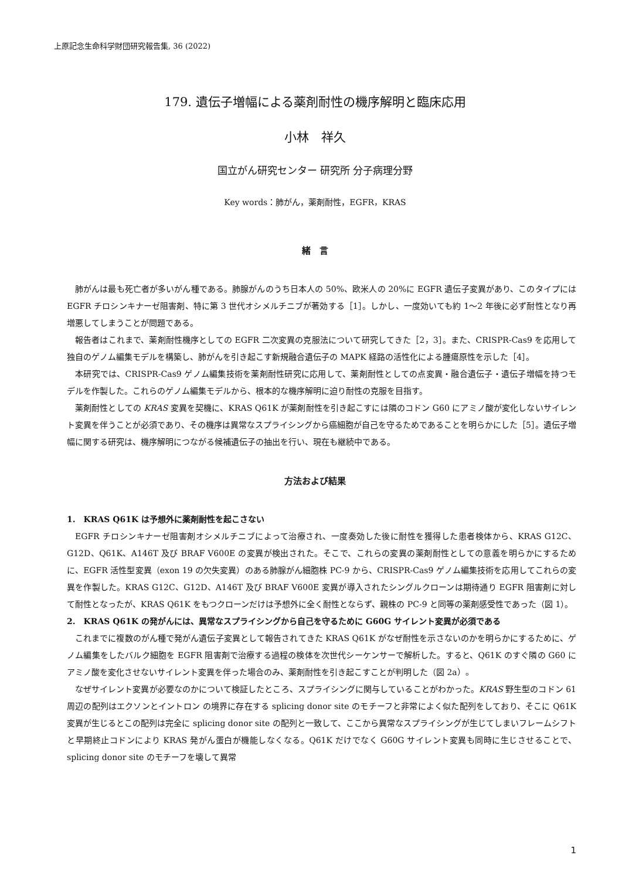上原記念生命科学財団研究報告集, 36 (2022)
179. 遺伝子増幅による薬剤耐性の機序解明と臨床応用
小林　祥久
国立がん研究センター 研究所 分子病理分野
Key words：肺がん，薬剤耐性，EGFR，KRAS
緒　言
肺がんは最も死亡者が多いがん種である。肺腺がんのうち日本人の 50%、欧米人の 20%に EGFR 遺伝子変異があり、このタイプには EGFR チロシンキナーゼ阻害剤、特に第 3 世代オシメルチニブが著効する［1］。しかし、一度効いても約 1〜2 年後に必ず耐性となり再増悪してしまうことが問題である。
報告者はこれまで、薬剤耐性機序としての EGFR 二次変異の克服法について研究してきた［2，3］。また、CRISPR-Cas9 を応用して独自のゲノム編集モデルを構築し、肺がんを引き起こす新規融合遺伝子の MAPK 経路の活性化による腫瘍原性を示した［4］。
本研究では、CRISPR-Cas9 ゲノム編集技術を薬剤耐性研究に応用して、薬剤耐性としての点変異・融合遺伝子・遺伝子増幅を持つモデルを作製した。これらのゲノム編集モデルから、根本的な機序解明に迫り耐性の克服を目指す。
薬剤耐性としての KRAS 変異を契機に、KRAS Q61K が薬剤耐性を引き起こすには隣のコドン G60 にアミノ酸が変化しないサイレント変異を伴うことが必須であり、その機序は異常なスプライシングから癌細胞が自己を守るためであることを明らかにした［5］。遺伝子増幅に関する研究は、機序解明につながる候補遺伝子の抽出を行い、現在も継続中である。
方法および結果
1.　KRAS Q61K は予想外に薬剤耐性を起こさない
EGFR チロシンキナーゼ阻害剤オシメルチニブによって治療され、一度奏効した後に耐性を獲得した患者検体から、KRAS G12C、G12D、Q61K、A146T 及び BRAF V600E の変異が検出された。そこで、これらの変異の薬剤耐性としての意義を明らかにするために、EGFR 活性型変異（exon 19 の欠失変異）のある肺腺がん細胞株 PC-9 から、CRISPR-Cas9 ゲノム編集技術を応用してこれらの変異を作製した。KRAS G12C、G12D、A146T 及び BRAF V600E 変異が導入されたシングルクローンは期待通り EGFR 阻害剤に対して耐性となったが、KRAS Q61K をもつクローンだけは予想外に全く耐性とならず、親株の PC-9 と同等の薬剤感受性であった（図 1）。
2.　KRAS Q61K の発がんには、異常なスプライシングから自己を守るために G60G サイレント変異が必須である
これまでに複数のがん種で発がん遺伝子変異として報告されてきた KRAS Q61K がなぜ耐性を示さないのかを明らかにするために、ゲノム編集をしたバルク細胞を EGFR 阻害剤で治療する過程の検体を次世代シーケンサーで解析した。すると、Q61K のすぐ隣の G60 にアミノ酸を変化させないサイレント変異を伴った場合のみ、薬剤耐性を引き起こすことが判明した（図 2a）。
なぜサイレント変異が必要なのかについて検証したところ、スプライシングに関与していることがわかった。KRAS 野生型のコドン 61 周辺の配列はエクソンとイントロン の境界に存在する splicing donor site のモチーフと非常によく似た配列をしており、そこに Q61K 変異が生じるとこの配列は完全に splicing donor site の配列と一致して、ここから異常なスプライシングが生じてしまいフレームシフトと早期終止コドンにより KRAS 発がん蛋白が機能しなくなる。Q61K だけでなく G60G サイレント変異も同時に生じさせることで、splicing donor site のモチーフを壊して異常
1